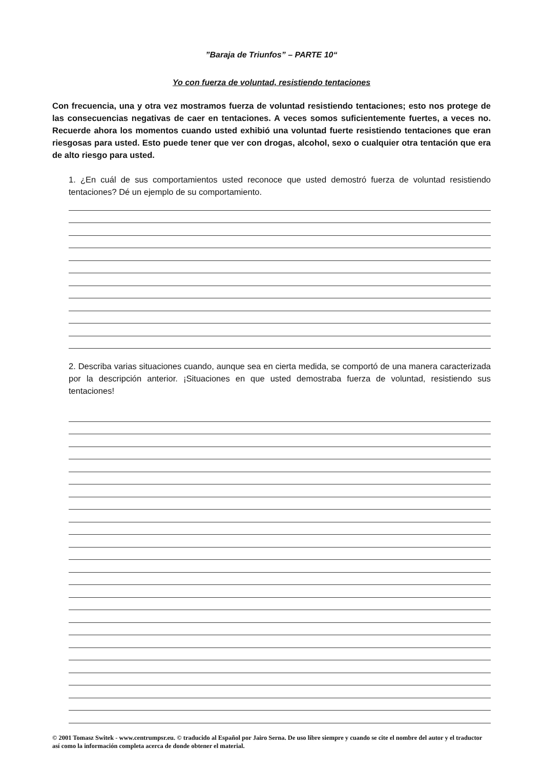”Baraja de Triunfos” – PARTE 10“
Yo con fuerza de voluntad, resistiendo tentaciones
Con frecuencia, una y otra vez mostramos fuerza de voluntad resistiendo tentaciones; esto nos protege de las consecuencias negativas de caer en tentaciones. A veces somos suficientemente fuertes, a veces no. Recuerde ahora los momentos cuando usted exhibió una voluntad fuerte resistiendo tentaciones que eran riesgosas para usted. Esto puede tener que ver con drogas, alcohol, sexo o cualquier otra tentación que era de alto riesgo para usted.
1. ¿En cuál de sus comportamientos usted reconoce que usted demostró fuerza de voluntad resistiendo tentaciones? Dé un ejemplo de su comportamiento.
2. Describa varias situaciones cuando, aunque sea en cierta medida, se comportó de una manera caracterizada por la descripción anterior. ¡Situaciones en que usted demostraba fuerza de voluntad, resistiendo sus tentaciones!
© 2001 Tomasz Switek - www.centrumpsr.eu. © traducido al Español por Jairo Serna. De uso libre siempre y cuando se cite el nombre del autor y el traductor así como la información completa acerca de donde obtener el material.